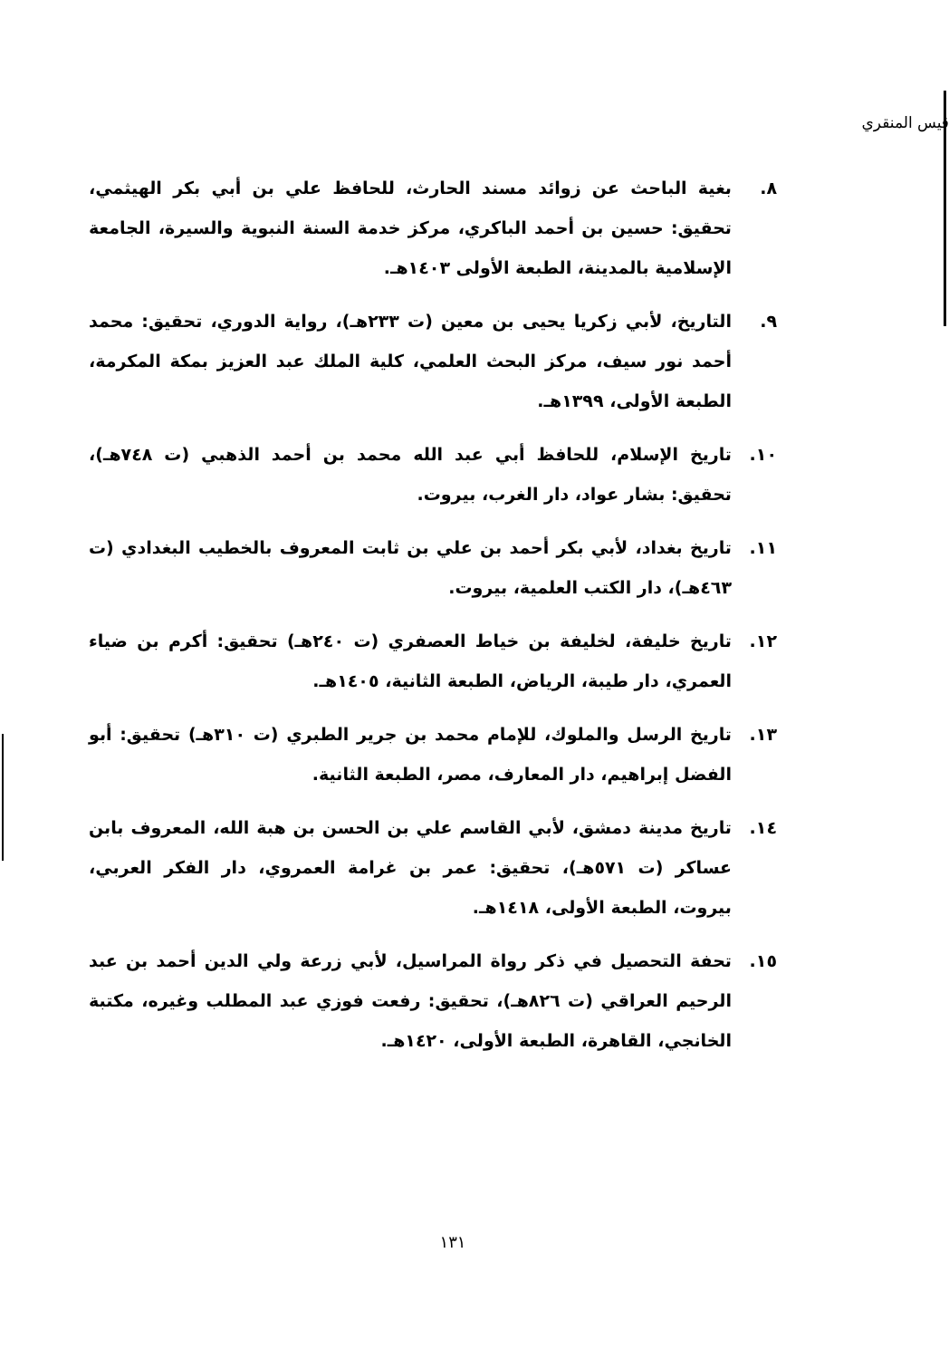قيس المنقري
٨. بغية الباحث عن زوائد مسند الحارث، للحافظ علي بن أبي بكر الهيثمي، تحقيق: حسين بن أحمد الباكري، مركز خدمة السنة النبوية والسيرة، الجامعة الإسلامية بالمدينة، الطبعة الأولى ١٤٠٣هـ.
٩. التاريخ، لأبي زكريا يحيى بن معين (ت ٢٣٣هـ)، رواية الدوري، تحقيق: محمد أحمد نور سيف، مركز البحث العلمي، كلية الملك عبد العزيز بمكة المكرمة، الطبعة الأولى، ١٣٩٩هـ.
١٠. تاريخ الإسلام، للحافظ أبي عبد الله محمد بن أحمد الذهبي (ت ٧٤٨هـ)، تحقيق: بشار عواد، دار الغرب، بيروت.
١١. تاريخ بغداد، لأبي بكر أحمد بن علي بن ثابت المعروف بالخطيب البغدادي (ت ٤٦٣هـ)، دار الكتب العلمية، بيروت.
١٢. تاريخ خليفة، لخليفة بن خياط العصفري (ت ٢٤٠هـ) تحقيق: أكرم بن ضياء العمري، دار طيبة، الرياض، الطبعة الثانية، ١٤٠٥هـ.
١٣. تاريخ الرسل والملوك، للإمام محمد بن جرير الطبري (ت ٣١٠هـ) تحقيق: أبو الفضل إبراهيم، دار المعارف، مصر، الطبعة الثانية.
١٤. تاريخ مدينة دمشق، لأبي القاسم علي بن الحسن بن هبة الله، المعروف بابن عساكر (ت ٥٧١هـ)، تحقيق: عمر بن غرامة العمروي، دار الفكر العربي، بيروت، الطبعة الأولى، ١٤١٨هـ.
١٥. تحفة التحصيل في ذكر رواة المراسيل، لأبي زرعة ولي الدين أحمد بن عبد الرحيم العراقي (ت ٨٢٦هـ)، تحقيق: رفعت فوزي عبد المطلب وغيره، مكتبة الخانجي، القاهرة، الطبعة الأولى، ١٤٢٠هـ.
١٣١